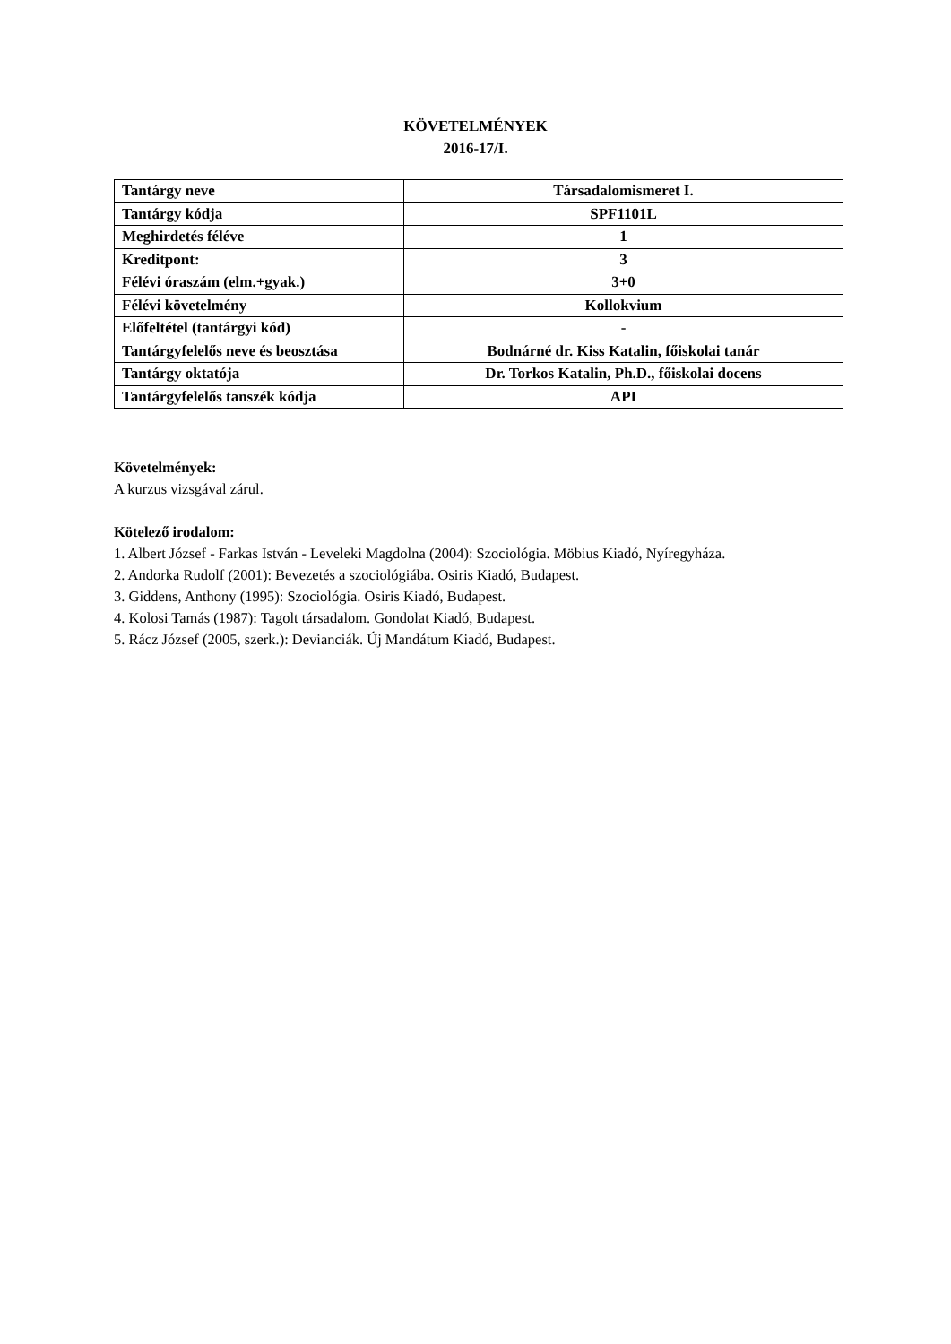KÖVETELMÉNYEK
2016-17/I.
| Tantárgy neve | Társadalomismeret I. |
| Tantárgy kódja | SPF1101L |
| Meghirdetés féléve | 1 |
| Kreditpont: | 3 |
| Félévi óraszám (elm.+gyak.) | 3+0 |
| Félévi követelmény | Kollokvium |
| Előfeltétel (tantárgyi kód) | - |
| Tantárgyfelelős neve és beosztása | Bodnárné dr. Kiss Katalin, főiskolai tanár |
| Tantárgy oktatója | Dr. Torkos Katalin, Ph.D., főiskolai docens |
| Tantárgyfelelős tanszék kódja | API |
Követelmények:
A kurzus vizsgával zárul.
Kötelező irodalom:
1. Albert József - Farkas István - Leveleki Magdolna (2004): Szociológia. Möbius Kiadó, Nyíregyháza.
2. Andorka Rudolf (2001): Bevezetés a szociológiába. Osiris Kiadó, Budapest.
3. Giddens, Anthony (1995): Szociológia. Osiris Kiadó, Budapest.
4. Kolosi Tamás (1987): Tagolt társadalom. Gondolat Kiadó, Budapest.
5. Rácz József (2005, szerk.): Devianciák. Új Mandátum Kiadó, Budapest.